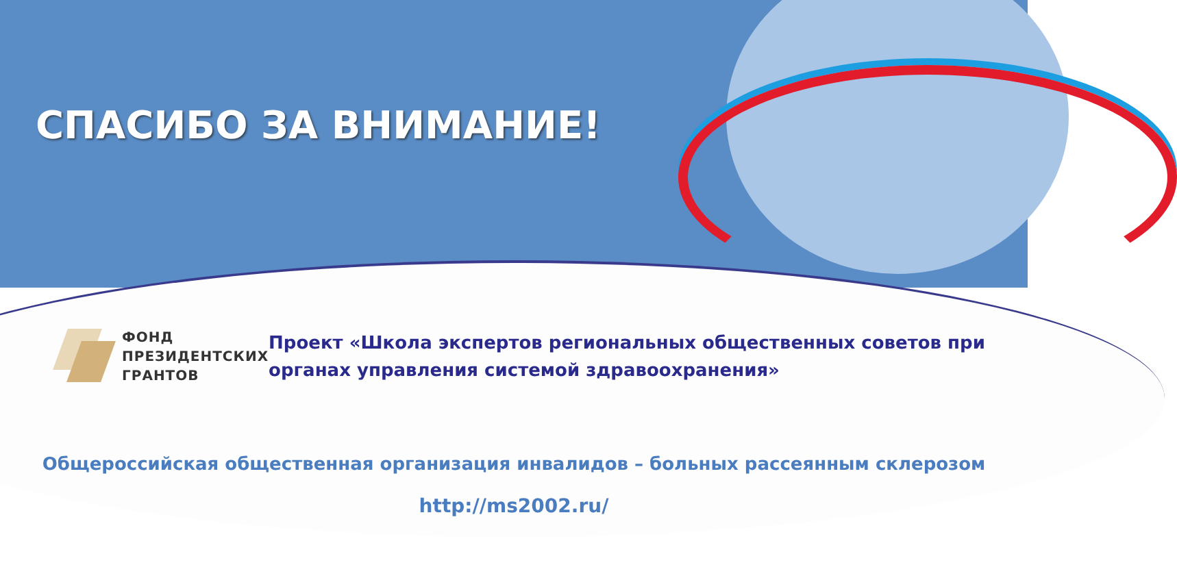СПАСИБО ЗА ВНИМАНИЕ!
ФОНД
ПРЕЗИДЕНТСКИХ
ГРАНТОВ
Проект «Школа экспертов региональных общественных советов при органах управления системой здравоохранения»
Общероссийская общественная организация инвалидов – больных рассеянным склерозом
http://ms2002.ru/